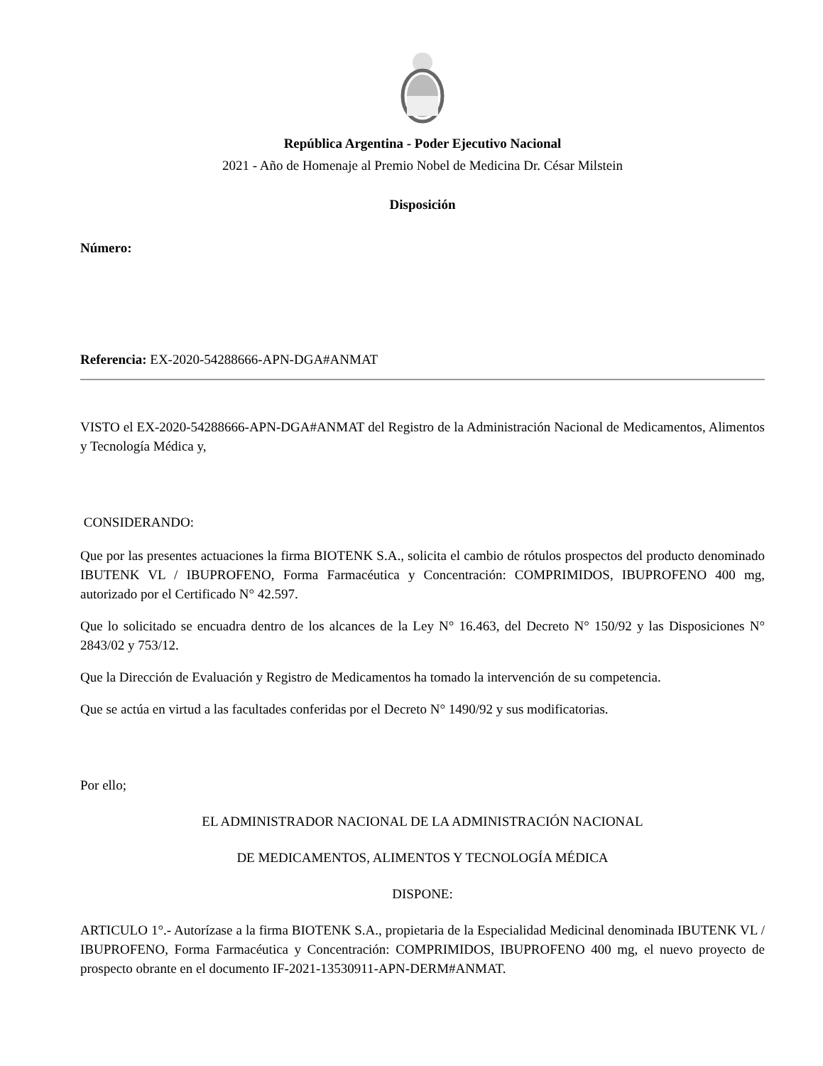República Argentina - Poder Ejecutivo Nacional
2021 - Año de Homenaje al Premio Nobel de Medicina Dr. César Milstein
Disposición
Número:
Referencia: EX-2020-54288666-APN-DGA#ANMAT
VISTO el EX-2020-54288666-APN-DGA#ANMAT del Registro de la Administración Nacional de Medicamentos, Alimentos y Tecnología Médica y,
CONSIDERANDO:
Que por las presentes actuaciones la firma BIOTENK S.A., solicita el cambio de rótulos prospectos del producto denominado IBUTENK VL / IBUPROFENO, Forma Farmacéutica y Concentración: COMPRIMIDOS, IBUPROFENO 400 mg, autorizado por el Certificado N° 42.597.
Que lo solicitado se encuadra dentro de los alcances de la Ley N° 16.463, del Decreto N° 150/92 y las Disposiciones N° 2843/02 y 753/12.
Que la Dirección de Evaluación y Registro de Medicamentos ha tomado la intervención de su competencia.
Que se actúa en virtud a las facultades conferidas por el Decreto N° 1490/92 y sus modificatorias.
Por ello;
EL ADMINISTRADOR NACIONAL DE LA ADMINISTRACIÓN NACIONAL
DE MEDICAMENTOS, ALIMENTOS Y TECNOLOGÍA MÉDICA
DISPONE:
ARTICULO 1°.- Autorízase a la firma BIOTENK S.A., propietaria de la Especialidad Medicinal denominada IBUTENK VL / IBUPROFENO, Forma Farmacéutica y Concentración: COMPRIMIDOS, IBUPROFENO 400 mg, el nuevo proyecto de prospecto obrante en el documento IF-2021-13530911-APN-DERM#ANMAT.